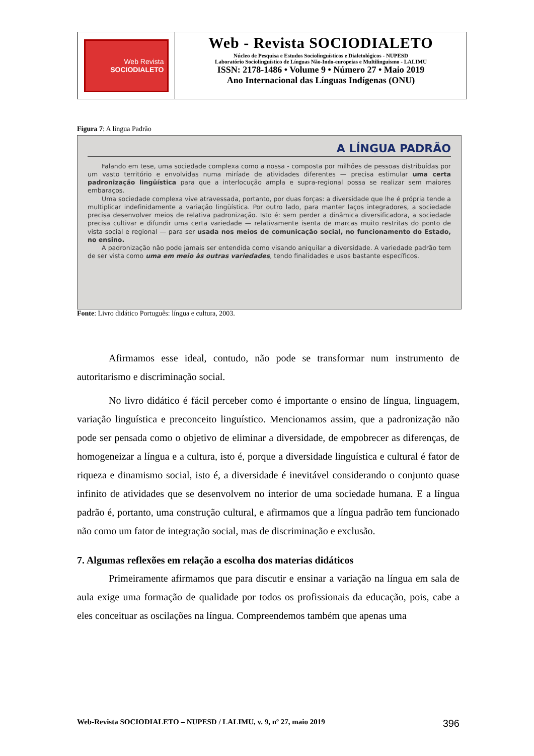Web Revista
SOCIODIALETO
Web - Revista SOCIODIALETO
Núcleo de Pesquisa e Estudos Sociolinguísticos e Dialetológicos - NUPESD
Laboratório Sociolinguístico de Línguas Não-Indo-europeias e Multilinguismo - LALIMU
ISSN: 2178-1486 • Volume 9 • Número 27 • Maio 2019
Ano Internacional das Línguas Indígenas (ONU)
Figura 7: A língua Padrão
A LÍNGUA PADRÃO
Falando em tese, uma sociedade complexa como a nossa - composta por milhões de pessoas distribuídas por um vasto território e envolvidas numa miríade de atividades diferentes — precisa estimular uma certa padronização lingüística para que a interlocução ampla e supra-regional possa se realizar sem maiores embaraços.
Uma sociedade complexa vive atravessada, portanto, por duas forças: a diversidade que lhe é própria tende a multiplicar indefinidamente a variação lingüística. Por outro lado, para manter laços integradores, a sociedade precisa desenvolver meios de relativa padronização. Isto é: sem perder a dinâmica diversificadora, a sociedade precisa cultivar e difundir uma certa variedade — relativamente isenta de marcas muito restritas do ponto de vista social e regional — para ser usada nos meios de comunicação social, no funcionamento do Estado, no ensino.
A padronização não pode jamais ser entendida como visando aniquilar a diversidade. A variedade padrão tem de ser vista como uma em meio às outras variedades, tendo finalidades e usos bastante específicos.
Fonte: Livro didático Português: língua e cultura, 2003.
Afirmamos esse ideal, contudo, não pode se transformar num instrumento de autoritarismo e discriminação social.
No livro didático é fácil perceber como é importante o ensino de língua, linguagem, variação linguística e preconceito linguístico. Mencionamos assim, que a padronização não pode ser pensada como o objetivo de eliminar a diversidade, de empobrecer as diferenças, de homogeneizar a língua e a cultura, isto é, porque a diversidade linguística e cultural é fator de riqueza e dinamismo social, isto é, a diversidade é inevitável considerando o conjunto quase infinito de atividades que se desenvolvem no interior de uma sociedade humana. E a língua padrão é, portanto, uma construção cultural, e afirmamos que a língua padrão tem funcionado não como um fator de integração social, mas de discriminação e exclusão.
7. Algumas reflexões em relação a escolha dos materias didáticos
Primeiramente afirmamos que para discutir e ensinar a variação na língua em sala de aula exige uma formação de qualidade por todos os profissionais da educação, pois, cabe a eles conceituar as oscilações na língua. Compreendemos também que apenas uma
Web-Revista SOCIODIALETO – NUPESD / LALIMU, v. 9, nº 27, maio 2019 396